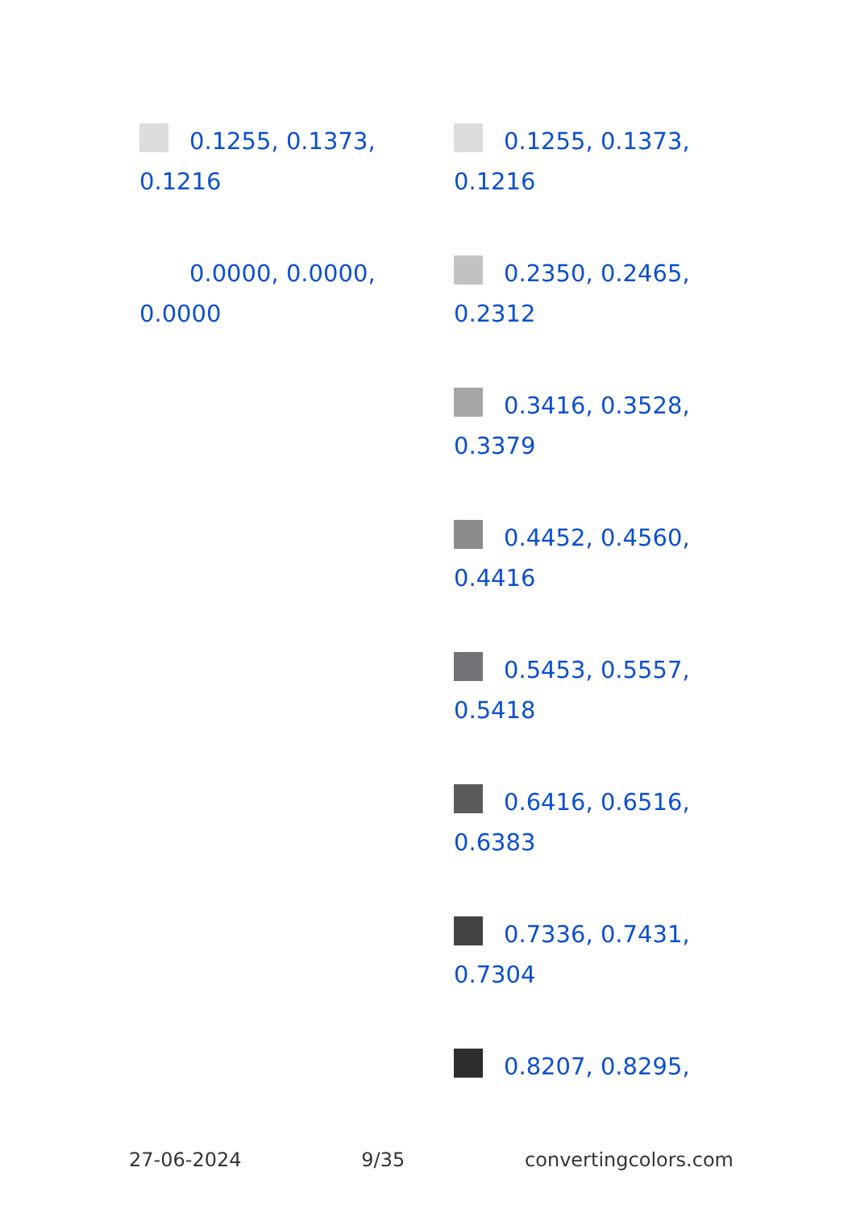0.1255, 0.1373, 0.1216
0.0000, 0.0000, 0.0000
0.1255, 0.1373, 0.1216
0.2350, 0.2465, 0.2312
0.3416, 0.3528, 0.3379
0.4452, 0.4560, 0.4416
0.5453, 0.5557, 0.5418
0.6416, 0.6516, 0.6383
0.7336, 0.7431, 0.7304
0.8207, 0.8295,
27-06-2024 9/35 convertingcolors.com